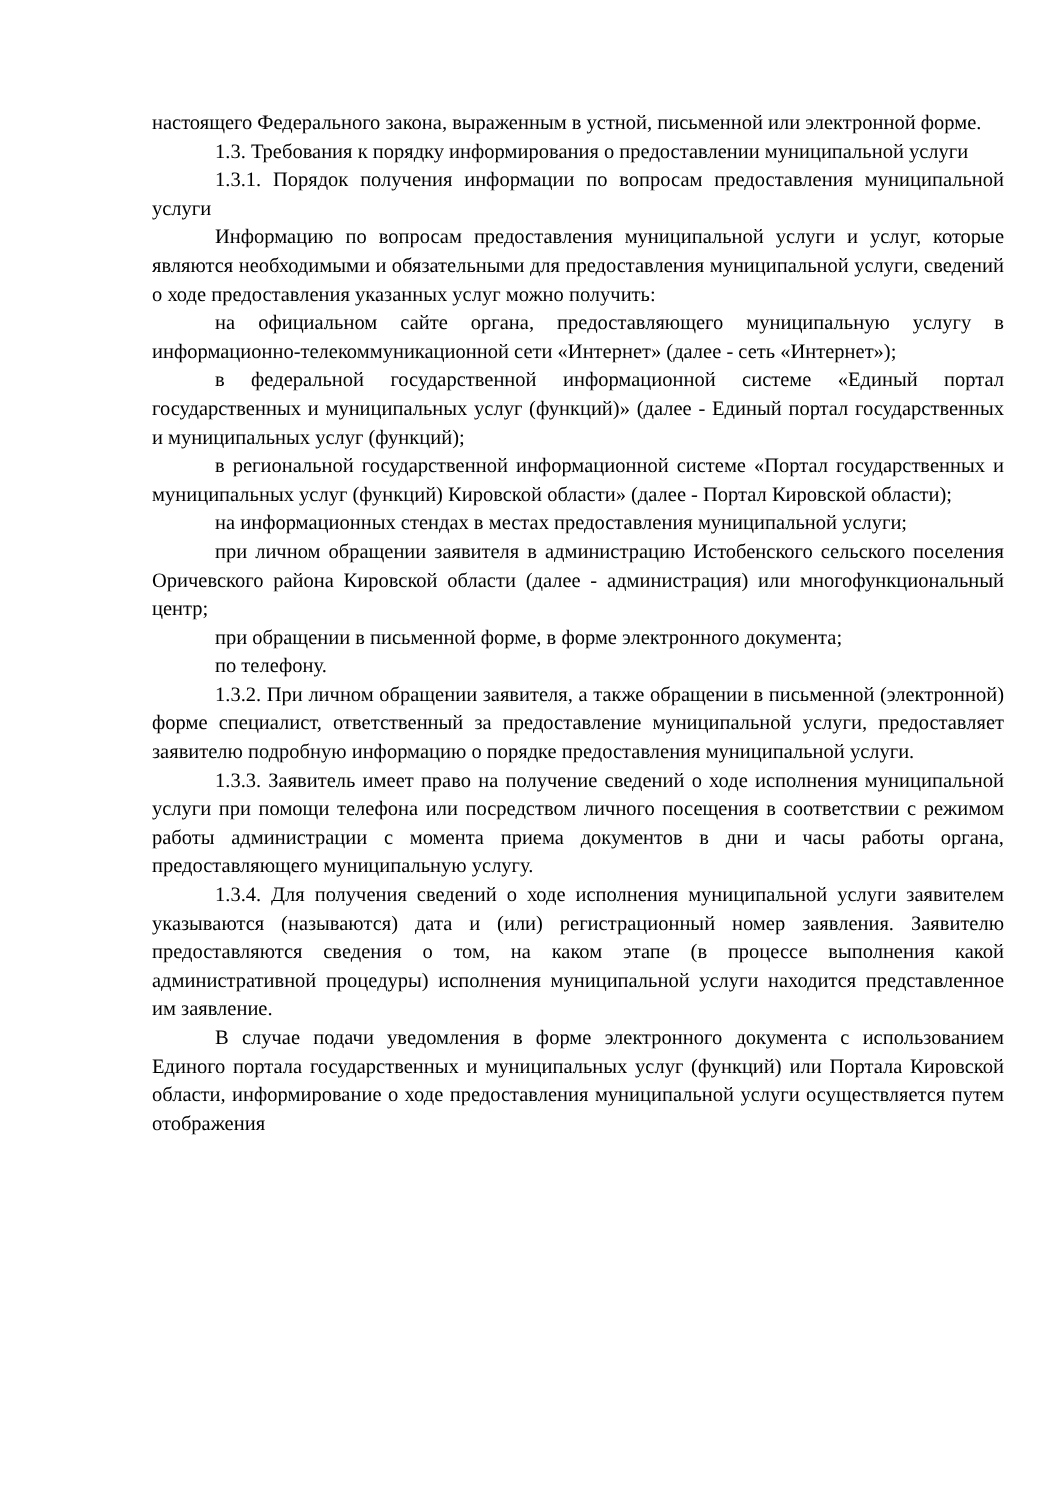настоящего Федерального закона, выраженным в устной, письменной или электронной форме.
1.3. Требования к порядку информирования о предоставлении муниципальной услуги
1.3.1. Порядок получения информации по вопросам предоставления муниципальной услуги
Информацию по вопросам предоставления муниципальной услуги и услуг, которые являются необходимыми и обязательными для предоставления муниципальной услуги, сведений о ходе предоставления указанных услуг можно получить:
на официальном сайте органа, предоставляющего муниципальную услугу в информационно-телекоммуникационной сети «Интернет» (далее - сеть «Интернет»);
в федеральной государственной информационной системе «Единый портал государственных и муниципальных услуг (функций)» (далее - Единый портал государственных и муниципальных услуг (функций);
в региональной государственной информационной системе «Портал государственных и муниципальных услуг (функций) Кировской области» (далее - Портал Кировской области);
на информационных стендах в местах предоставления муниципальной услуги;
при личном обращении заявителя в администрацию Истобенского сельского поселения Оричевского района Кировской области (далее - администрация) или многофункциональный центр;
при обращении в письменной форме, в форме электронного документа;
по телефону.
1.3.2. При личном обращении заявителя, а также обращении в письменной (электронной) форме специалист, ответственный за предоставление муниципальной услуги, предоставляет заявителю подробную информацию о порядке предоставления муниципальной услуги.
1.3.3. Заявитель имеет право на получение сведений о ходе исполнения муниципальной услуги при помощи телефона или посредством личного посещения в соответствии с режимом работы администрации с момента приема документов в дни и часы работы органа, предоставляющего муниципальную услугу.
1.3.4. Для получения сведений о ходе исполнения муниципальной услуги заявителем указываются (называются) дата и (или) регистрационный номер заявления. Заявителю предоставляются сведения о том, на каком этапе (в процессе выполнения какой административной процедуры) исполнения муниципальной услуги находится представленное им заявление.
В случае подачи уведомления в форме электронного документа с использованием Единого портала государственных и муниципальных услуг (функций) или Портала Кировской области, информирование о ходе предоставления муниципальной услуги осуществляется путем отображения